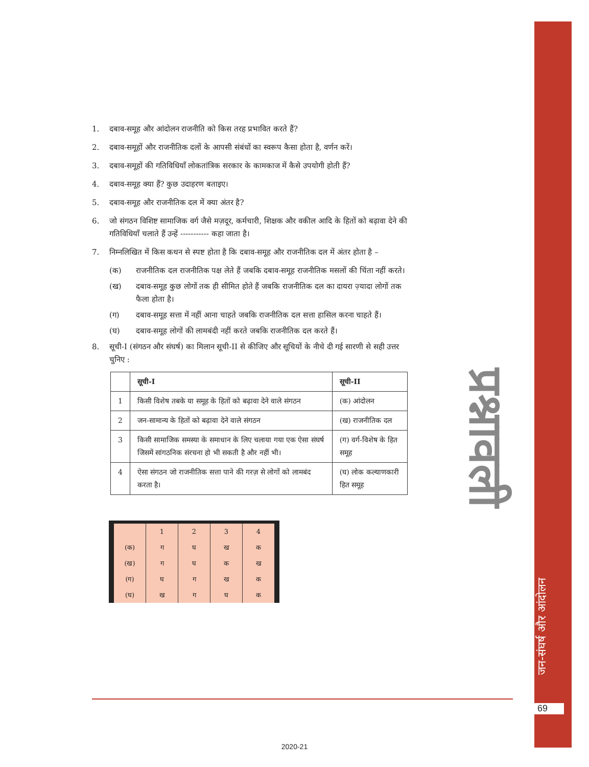प्रश्नावली
जन-संघर्ष और आंदोलन
69
1. दबाव-समूह और आंदोलन राजनीति को किस तरह प्रभावित करते हैं?
2. दबाव-समूहों और राजनीतिक दलों के आपसी संबंधों का स्वरूप कैसा होता है, वर्णन करें।
3. दबाव-समूहों की गतिविधियाँ लोकतांत्रिक सरकार के कामकाज में कैसे उपयोगी होती हैं?
4. दबाव-समूह क्या हैं? कुछ उदाहरण बताइए।
5. दबाव-समूह और राजनीतिक दल में क्या अंतर है?
6. जो संगठन विशिष्ट सामाजिक वर्ग जैसे मज़दूर, कर्मचारी, शिक्षक और वकील आदि के हितों को बढ़ावा देने की गतिविधियाँ चलाते हैं उन्हें ----------- कहा जाता है।
7. निम्नलिखित में किस कथन से स्पष्ट होता है कि दबाव-समूह और राजनीतिक दल में अंतर होता है –
(क) राजनीतिक दल राजनीतिक पक्ष लेते हैं जबकि दबाव-समूह राजनीतिक मसलों की चिंता नहीं करते।
(ख) दबाव-समूह कुछ लोगों तक ही सीमित होते हैं जबकि राजनीतिक दल का दायरा ज़्यादा लोगों तक फैला होता है।
(ग) दबाव-समूह सत्ता में नहीं आना चाहते जबकि राजनीतिक दल सत्ता हासिल करना चाहते हैं।
(घ) दबाव-समूह लोगों की लामबंदी नहीं करते जबकि राजनीतिक दल करते हैं।
8. सूची-I (संगठन और संघर्ष) का मिलान सूची-II से कीजिए और सूचियों के नीचे दी गई सारणी से सही उत्तर चुनिए :
| | सूची-I | सूची-II |
| --- | --- | --- |
| 1 | किसी विशेष तबके या समूह के हितों को बढ़ावा देने वाले संगठन | (क) आंदोलन |
| 2 | जन-सामान्य के हितों को बढ़ावा देने वाले संगठन | (ख) राजनीतिक दल |
| 3 | किसी सामाजिक समस्या के समाधान के लिए चलाया गया एक ऐसा संघर्ष जिसमें सांगठनिक संरचना हो भी सकती है और नहीं भी। | (ग) वर्ग-विशेष के हित समूह |
| 4 | ऐसा संगठन जो राजनीतिक सत्ता पाने की गरज़ से लोगों को लामबंद करता है। | (घ) लोक कल्याणकारी हित समूह |
| | 1 | 2 | 3 | 4 |
| (क) | ग | घ | ख | क |
| (ख) | ग | घ | क | ख |
| (ग) | घ | ग | ख | क |
| (घ) | ख | ग | घ | क |
2020-21